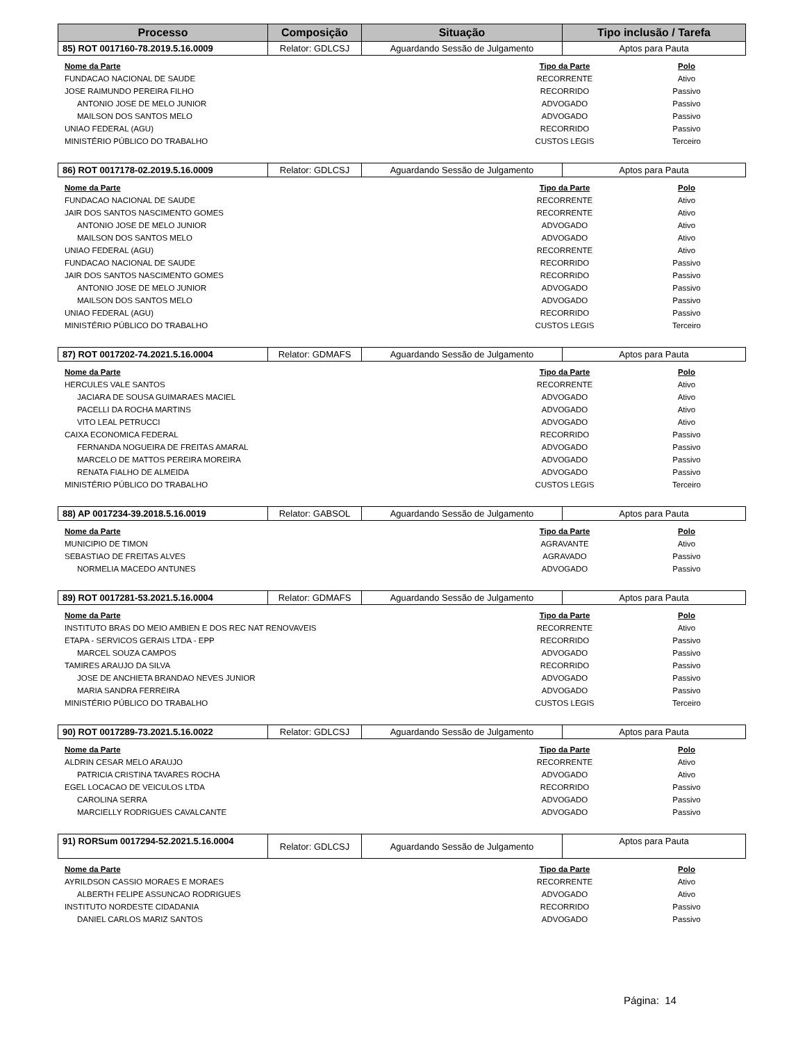| Processo | Composição | Situação | Tipo inclusão / Tarefa |
| --- | --- | --- | --- |
| 85) ROT 0017160-78.2019.5.16.0009 | Relator: GDLCSJ | Aguardando Sessão de Julgamento | Aptos para Pauta |
| Nome da Parte | Tipo da Parte | Polo |
| --- | --- | --- |
| FUNDACAO NACIONAL DE SAUDE | RECORRENTE | Ativo |
| JOSE RAIMUNDO PEREIRA FILHO | RECORRIDO | Passivo |
| ANTONIO JOSE DE MELO JUNIOR | ADVOGADO | Passivo |
| MAILSON DOS SANTOS MELO | ADVOGADO | Passivo |
| UNIAO FEDERAL (AGU) | RECORRIDO | Passivo |
| MINISTÉRIO PÚBLICO DO TRABALHO | CUSTOS LEGIS | Terceiro |
| 86) ROT 0017178-02.2019.5.16.0009 | Relator: GDLCSJ | Aguardando Sessão de Julgamento | Aptos para Pauta |
| Nome da Parte | Tipo da Parte | Polo |
| --- | --- | --- |
| FUNDACAO NACIONAL DE SAUDE | RECORRENTE | Ativo |
| JAIR DOS SANTOS NASCIMENTO GOMES | RECORRENTE | Ativo |
| ANTONIO JOSE DE MELO JUNIOR | ADVOGADO | Ativo |
| MAILSON DOS SANTOS MELO | ADVOGADO | Ativo |
| UNIAO FEDERAL (AGU) | RECORRENTE | Ativo |
| FUNDACAO NACIONAL DE SAUDE | RECORRIDO | Passivo |
| JAIR DOS SANTOS NASCIMENTO GOMES | RECORRIDO | Passivo |
| ANTONIO JOSE DE MELO JUNIOR | ADVOGADO | Passivo |
| MAILSON DOS SANTOS MELO | ADVOGADO | Passivo |
| UNIAO FEDERAL (AGU) | RECORRIDO | Passivo |
| MINISTÉRIO PÚBLICO DO TRABALHO | CUSTOS LEGIS | Terceiro |
| 87) ROT 0017202-74.2021.5.16.0004 | Relator: GDMAFS | Aguardando Sessão de Julgamento | Aptos para Pauta |
| Nome da Parte | Tipo da Parte | Polo |
| --- | --- | --- |
| HERCULES VALE SANTOS | RECORRENTE | Ativo |
| JACIARA DE SOUSA GUIMARAES MACIEL | ADVOGADO | Ativo |
| PACELLI DA ROCHA MARTINS | ADVOGADO | Ativo |
| VITO LEAL PETRUCCI | ADVOGADO | Ativo |
| CAIXA ECONOMICA FEDERAL | RECORRIDO | Passivo |
| FERNANDA NOGUEIRA DE FREITAS AMARAL | ADVOGADO | Passivo |
| MARCELO DE MATTOS PEREIRA MOREIRA | ADVOGADO | Passivo |
| RENATA FIALHO DE ALMEIDA | ADVOGADO | Passivo |
| MINISTÉRIO PÚBLICO DO TRABALHO | CUSTOS LEGIS | Terceiro |
| 88) AP 0017234-39.2018.5.16.0019 | Relator: GABSOL | Aguardando Sessão de Julgamento | Aptos para Pauta |
| Nome da Parte | Tipo da Parte | Polo |
| --- | --- | --- |
| MUNICIPIO DE TIMON | AGRAVANTE | Ativo |
| SEBASTIAO DE FREITAS ALVES | AGRAVADO | Passivo |
| NORMELIA MACEDO ANTUNES | ADVOGADO | Passivo |
| 89) ROT 0017281-53.2021.5.16.0004 | Relator: GDMAFS | Aguardando Sessão de Julgamento | Aptos para Pauta |
| Nome da Parte | Tipo da Parte | Polo |
| --- | --- | --- |
| INSTITUTO BRAS DO MEIO AMBIEN E DOS REC NAT RENOVAVEIS | RECORRENTE | Ativo |
| ETAPA - SERVICOS GERAIS LTDA - EPP | RECORRIDO | Passivo |
| MARCEL SOUZA CAMPOS | ADVOGADO | Passivo |
| TAMIRES ARAUJO DA SILVA | RECORRIDO | Passivo |
| JOSE DE ANCHIETA BRANDAO NEVES JUNIOR | ADVOGADO | Passivo |
| MARIA SANDRA FERREIRA | ADVOGADO | Passivo |
| MINISTÉRIO PÚBLICO DO TRABALHO | CUSTOS LEGIS | Terceiro |
| 90) ROT 0017289-73.2021.5.16.0022 | Relator: GDLCSJ | Aguardando Sessão de Julgamento | Aptos para Pauta |
| Nome da Parte | Tipo da Parte | Polo |
| --- | --- | --- |
| ALDRIN CESAR MELO ARAUJO | RECORRENTE | Ativo |
| PATRICIA CRISTINA TAVARES ROCHA | ADVOGADO | Ativo |
| EGEL LOCACAO DE VEICULOS LTDA | RECORRIDO | Passivo |
| CAROLINA SERRA | ADVOGADO | Passivo |
| MARCIELLY RODRIGUES CAVALCANTE | ADVOGADO | Passivo |
| 91) RORSum 0017294-52.2021.5.16.0004 | Relator: GDLCSJ | Aguardando Sessão de Julgamento | Aptos para Pauta |
| Nome da Parte | Tipo da Parte | Polo |
| --- | --- | --- |
| AYRILDSON CASSIO MORAES E MORAES | RECORRENTE | Ativo |
| ALBERTH FELIPE ASSUNCAO RODRIGUES | ADVOGADO | Ativo |
| INSTITUTO NORDESTE CIDADANIA | RECORRIDO | Passivo |
| DANIEL CARLOS MARIZ SANTOS | ADVOGADO | Passivo |
Página: 14